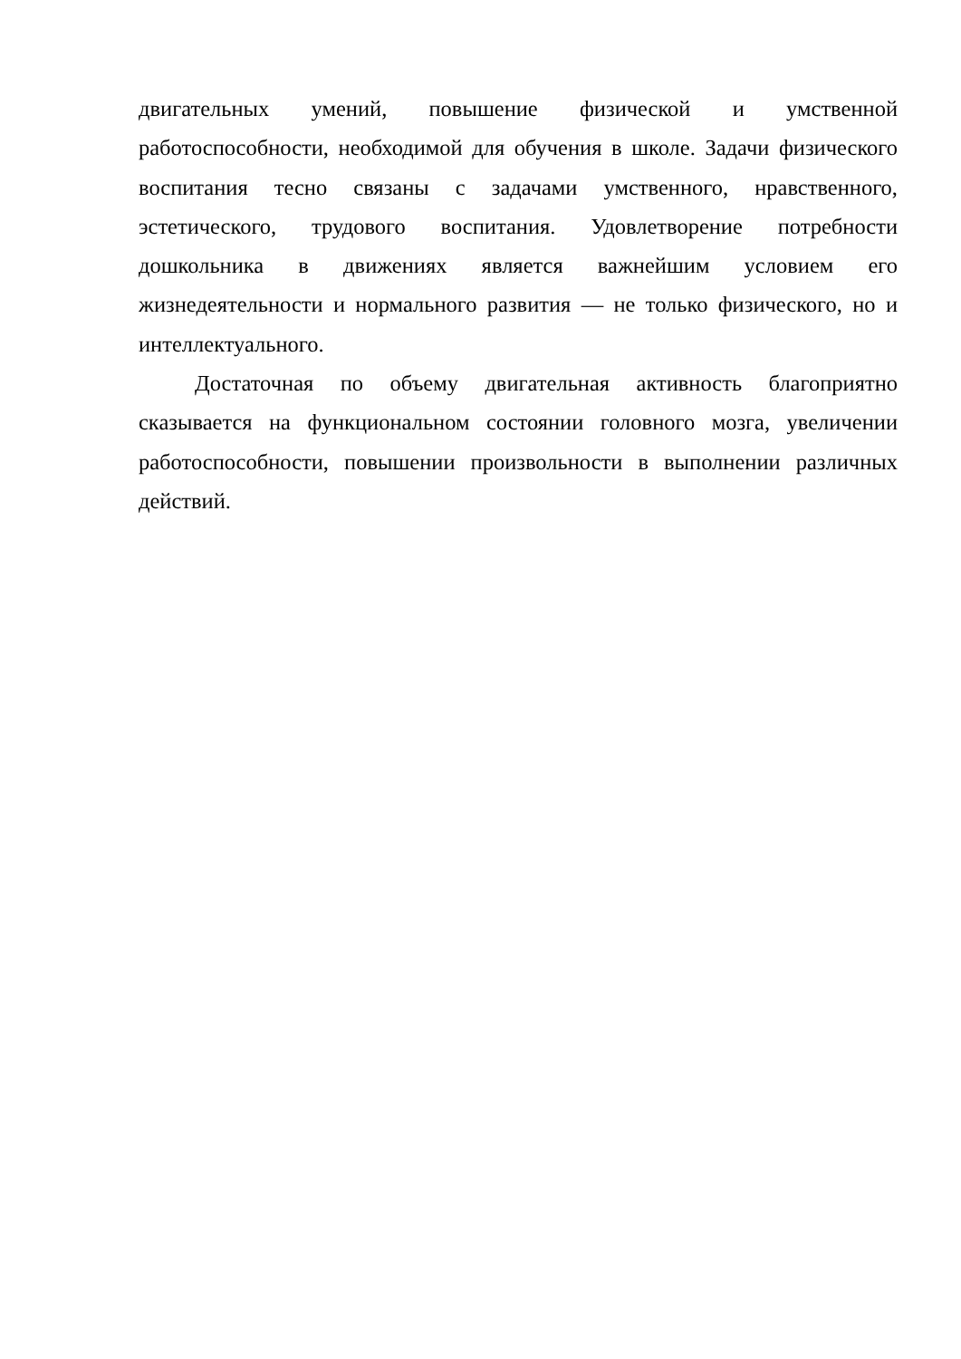двигательных умений, повышение физической и умственной работоспособности, необходимой для обучения в школе. Задачи физического воспитания тесно связаны с задачами умственного, нравственного, эстетического, трудового воспитания. Удовлетворение потребности дошкольника в движениях является важнейшим условием его жизнедеятельности и нормального развития — не только физического, но и интеллектуального.
Достаточная по объему двигательная активность благоприятно сказывается на функциональном состоянии головного мозга, увеличении работоспособности, повышении произвольности в выполнении различных действий.